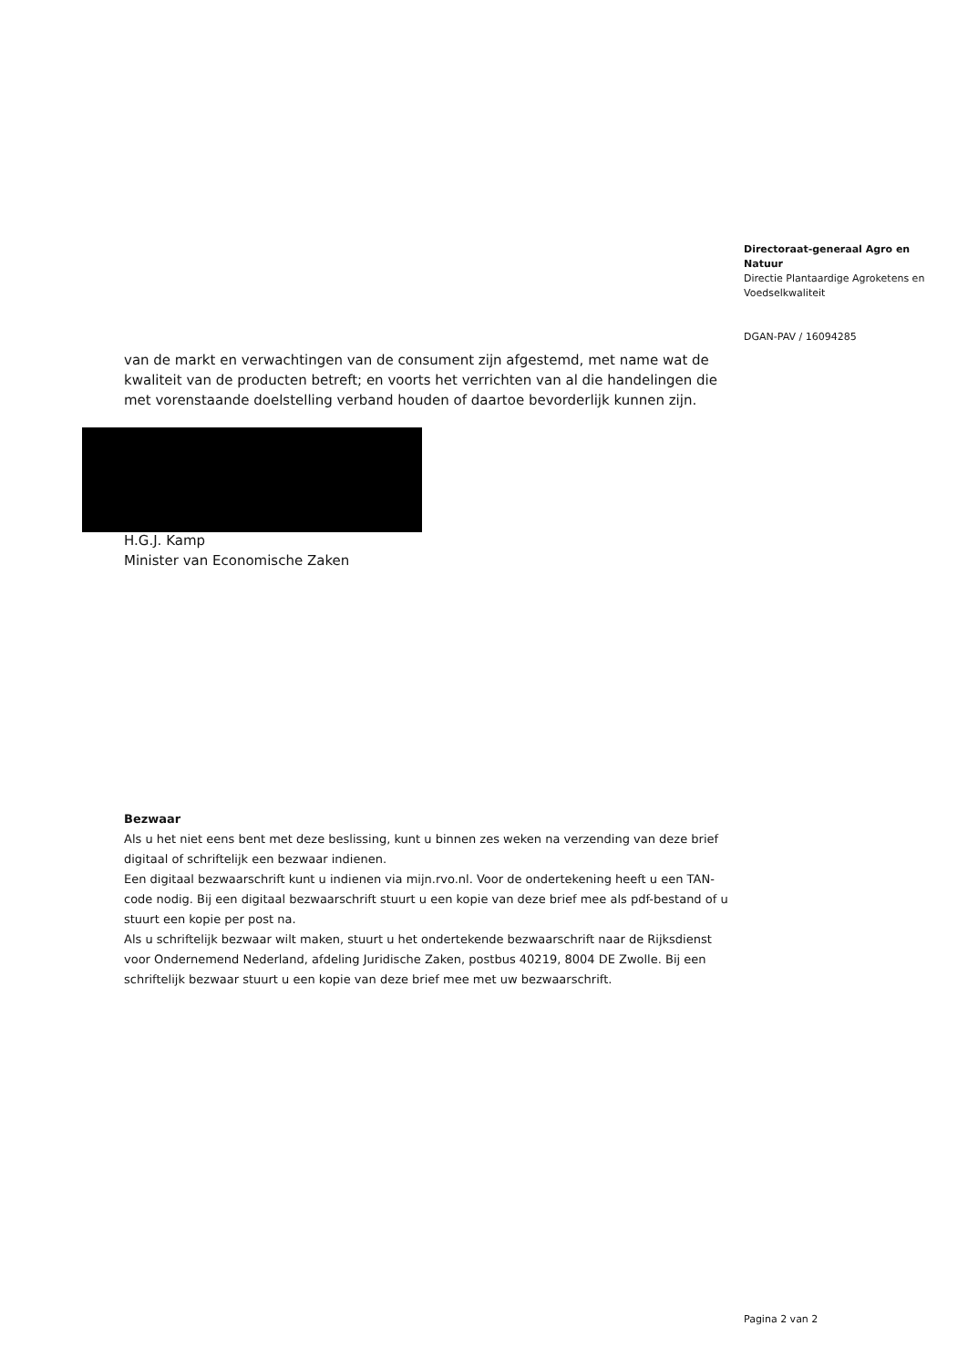Directoraat-generaal Agro en Natuur
Directie Plantaardige Agroketens en Voedselkwaliteit
DGAN-PAV / 16094285
van de markt en verwachtingen van de consument zijn afgestemd, met name wat de kwaliteit van de producten betreft; en voorts het verrichten van al die handelingen die met vorenstaande doelstelling verband houden of daartoe bevorderlijk kunnen zijn.
H.G.J. Kamp
Minister van Economische Zaken
Bezwaar
Als u het niet eens bent met deze beslissing, kunt u binnen zes weken na verzending van deze brief digitaal of schriftelijk een bezwaar indienen.
Een digitaal bezwaarschrift kunt u indienen via mijn.rvo.nl. Voor de ondertekening heeft u een TAN-code nodig. Bij een digitaal bezwaarschrift stuurt u een kopie van deze brief mee als pdf-bestand of u stuurt een kopie per post na.
Als u schriftelijk bezwaar wilt maken, stuurt u het ondertekende bezwaarschrift naar de Rijksdienst voor Ondernemend Nederland, afdeling Juridische Zaken, postbus 40219, 8004 DE Zwolle. Bij een schriftelijk bezwaar stuurt u een kopie van deze brief mee met uw bezwaarschrift.
Pagina 2 van 2